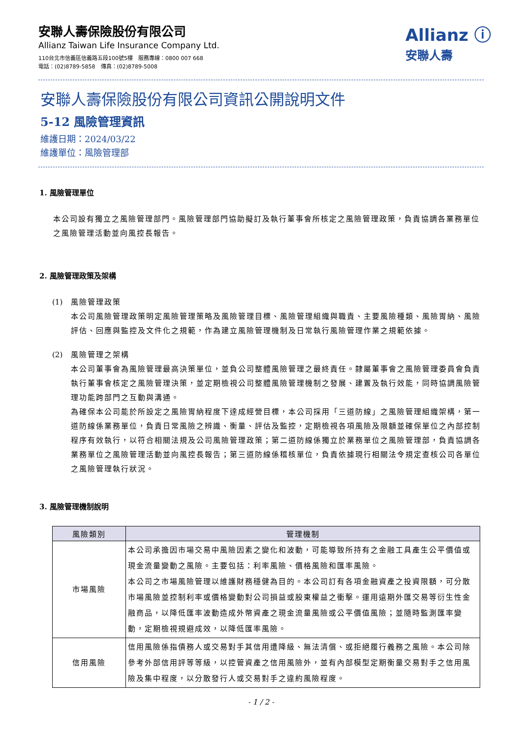安聯人壽保險股份有限公司
Allianz Taiwan Life Insurance Company Ltd.
110台北市信義區信義路五段100號5樓　服務專線：0800 007 668
電話：(02)8789-5858　傳真：(02)8789-5008
Allianz ⓘ
安聯人壽
安聯人壽保險股份有限公司資訊公開說明文件
5-12 風險管理資訊
維護日期：2024/03/22
維護單位：風險管理部
1. 風險管理單位
本公司設有獨立之風險管理部門。風險管理部門協助擬訂及執行董事會所核定之風險管理政策，負責協調各業務單位之風險管理活動並向風控長報告。
2. 風險管理政策及架構
(1) 風險管理政策
本公司風險管理政策明定風險管理策略及風險管理目標、風險管理組織與職責、主要風險種類、風險胃納、風險評估、回應與監控及文件化之規範，作為建立風險管理機制及日常執行風險管理作業之規範依據。
(2) 風險管理之架構
本公司董事會為風險管理最高決策單位，並負公司整體風險管理之最終責任。隸屬董事會之風險管理委員會負責執行董事會核定之風險管理決策，並定期檢視公司整體風險管理機制之發展、建置及執行效能，同時協調風險管理功能跨部門之互動與溝通。
為確保本公司能於所設定之風險胃納程度下達成經營目標，本公司採用「三道防線」之風險管理組織架構，第一道防線係業務單位，負責日常風險之辨識、衡量、評估及監控，定期檢視各項風險及限額並確保單位之內部控制程序有效執行，以符合相關法規及公司風險管理政策；第二道防線係獨立於業務單位之風險管理部，負責協調各業務單位之風險管理活動並向風控長報告；第三道防線係稽核單位，負責依據現行相關法令規定查核公司各單位之風險管理執行狀況。
3. 風險管理機制說明
| 風險類別 | 管理機制 |
| --- | --- |
| 市場風險 | 本公司承擔因市場交易中風險因素之變化和波動，可能導致所持有之金融工具產生公平價值或現金流量變動之風險。主要包括：利率風險、價格風險和匯率風險。 本公司之市場風險管理以維護財務穩健為目的。本公司訂有各項金融資產之投資限額，可分散市場風險並控制利率或價格變動對公司損益或股東權益之衝擊。運用遠期外匯交易等衍生性金融商品，以降低匯率波動造成外幣資產之現金流量風險或公平價值風險；並隨時監測匯率變動，定期檢視規避成效，以降低匯率風險。 |
| 信用風險 | 信用風險係指債務人或交易對手其信用遭降級、無法清償、或拒絕履行義務之風險。本公司除參考外部信用評等等級，以控管資產之信用風險外，並有內部模型定期衡量交易對手之信用風險及集中程度，以分散發行人或交易對手之違約風險程度。 |
- 1 / 2 -